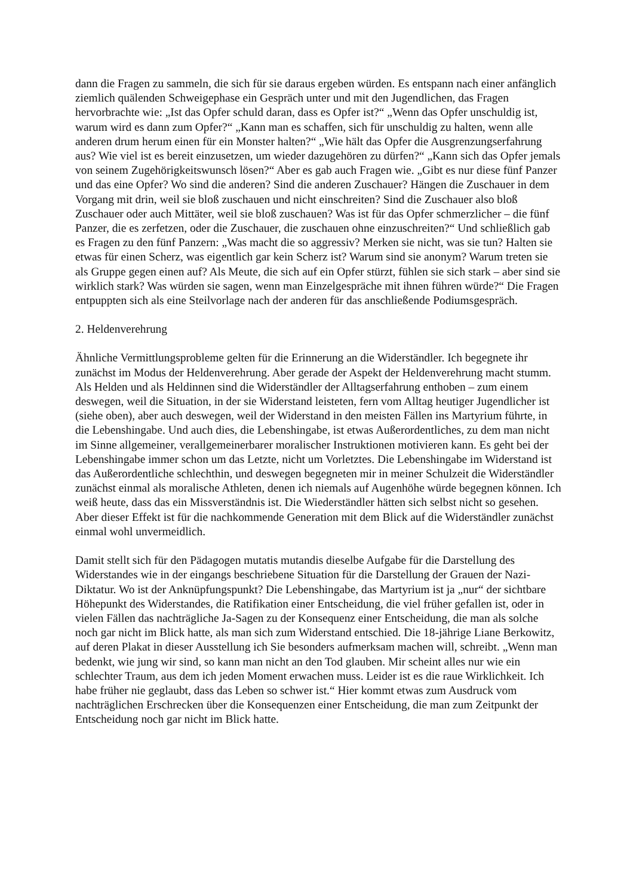dann die Fragen zu sammeln, die sich für sie daraus ergeben würden. Es entspann nach einer anfänglich ziemlich quälenden Schweigephase ein Gespräch unter und mit den Jugendlichen, das Fragen hervorbrachte wie: „Ist das Opfer schuld daran, dass es Opfer ist?“ „Wenn das Opfer unschuldig ist, warum wird es dann zum Opfer?“ „Kann man es schaffen, sich für unschuldig zu halten, wenn alle anderen drum herum einen für ein Monster halten?“ „Wie hält das Opfer die Ausgrenzungserfahrung aus? Wie viel ist es bereit einzusetzen, um wieder dazugehören zu dürfen?“ „Kann sich das Opfer jemals von seinem Zugehörigkeitswunsch lösen?“ Aber es gab auch Fragen wie. „Gibt es nur diese fünf Panzer und das eine Opfer? Wo sind die anderen? Sind die anderen Zuschauer? Hängen die Zuschauer in dem Vorgang mit drin, weil sie bloß zuschauen und nicht einschreiten? Sind die Zuschauer also bloß Zuschauer oder auch Mittäter, weil sie bloß zuschauen? Was ist für das Opfer schmerzlicher – die fünf Panzer, die es zerfetzen, oder die Zuschauer, die zuschauen ohne einzuschreiten?“ Und schließlich gab es Fragen zu den fünf Panzern: „Was macht die so aggressiv? Merken sie nicht, was sie tun? Halten sie etwas für einen Scherz, was eigentlich gar kein Scherz ist? Warum sind sie anonym? Warum treten sie als Gruppe gegen einen auf? Als Meute, die sich auf ein Opfer stürzt, fühlen sie sich stark – aber sind sie wirklich stark? Was würden sie sagen, wenn man Einzelgespräche mit ihnen führen würde?“ Die Fragen entpuppten sich als eine Steilvorlage nach der anderen für das anschließende Podiumsgespräch.
2. Heldenverehrung
Ähnliche Vermittlungsprobleme gelten für die Erinnerung an die Widerständler. Ich begegnete ihr zunächst im Modus der Heldenverehrung. Aber gerade der Aspekt der Heldenverehrung macht stumm. Als Helden und als Heldinnen sind die Widerständler der Alltagserfahrung enthoben – zum einem deswegen, weil die Situation, in der sie Widerstand leisteten, fern vom Alltag heutiger Jugendlicher ist (siehe oben), aber auch deswegen, weil der Widerstand in den meisten Fällen ins Martyrium führte, in die Lebenshingabe. Und auch dies, die Lebenshingabe, ist etwas Außerordentliches, zu dem man nicht im Sinne allgemeiner, verallgemeinerbarer moralischer Instruktionen motivieren kann. Es geht bei der Lebenshingabe immer schon um das Letzte, nicht um Vorletztes. Die Lebenshingabe im Widerstand ist das Außerordentliche schlechthin, und deswegen begegneten mir in meiner Schulzeit die Widerständler zunächst einmal als moralische Athleten, denen ich niemals auf Augenhöhe würde begegnen können. Ich weiß heute, dass das ein Missverständnis ist. Die Wiederständler hätten sich selbst nicht so gesehen. Aber dieser Effekt ist für die nachkommende Generation mit dem Blick auf die Widerständler zunächst einmal wohl unvermeidlich.
Damit stellt sich für den Pädagogen mutatis mutandis dieselbe Aufgabe für die Darstellung des Widerstandes wie in der eingangs beschriebene Situation für die Darstellung der Grauen der Nazi-Diktatur. Wo ist der Anknüpfungspunkt? Die Lebenshingabe, das Martyrium ist ja „nur“ der sichtbare Höhepunkt des Widerstandes, die Ratifikation einer Entscheidung, die viel früher gefallen ist, oder in vielen Fällen das nachträgliche Ja-Sagen zu der Konsequenz einer Entscheidung, die man als solche noch gar nicht im Blick hatte, als man sich zum Widerstand entschied. Die 18-jährige Liane Berkowitz, auf deren Plakat in dieser Ausstellung ich Sie besonders aufmerksam machen will, schreibt. „Wenn man bedenkt, wie jung wir sind, so kann man nicht an den Tod glauben. Mir scheint alles nur wie ein schlechter Traum, aus dem ich jeden Moment erwachen muss. Leider ist es die raue Wirklichkeit. Ich habe früher nie geglaubt, dass das Leben so schwer ist.“ Hier kommt etwas zum Ausdruck vom nachträglichen Erschrecken über die Konsequenzen einer Entscheidung, die man zum Zeitpunkt der Entscheidung noch gar nicht im Blick hatte.